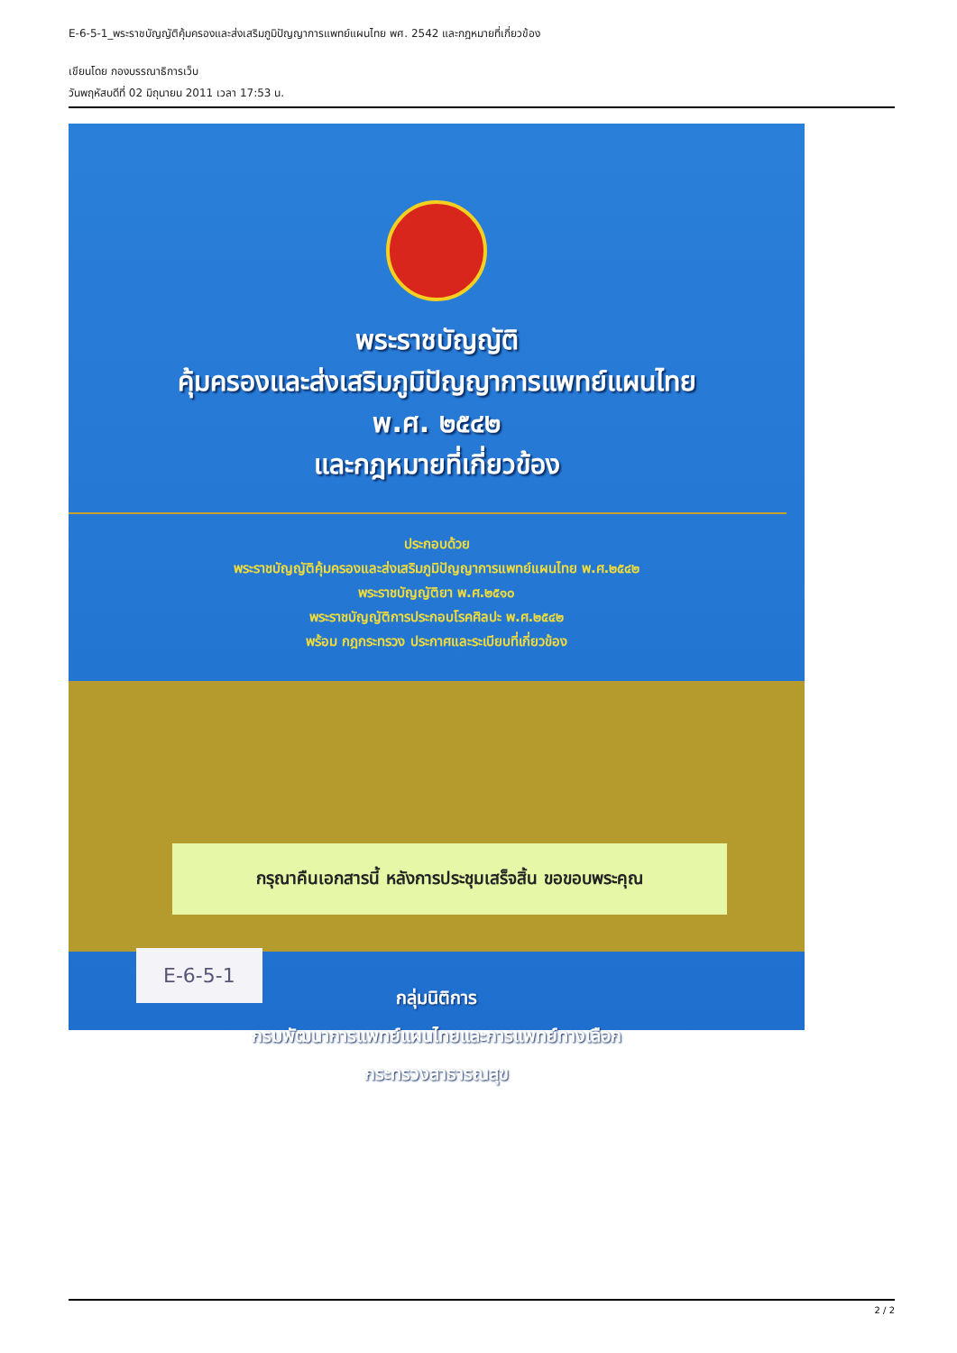E-6-5-1_พระราชบัญญัติคุ้มครองและส่งเสริมภูมิปัญญาการแพทย์แผนไทย พศ. 2542 และกฎหมายที่เกี่ยวข้อง
เขียนโดย กองบรรณาธิการเว็บ
วันพฤหัสบดีที่ 02 มิถุนายน 2011 เวลา 17:53 น.
พระราชบัญญัติ
คุ้มครองและส่งเสริมภูมิปัญญาการแพทย์แผนไทย
พ.ศ. ๒๕๔๒
และกฎหมายที่เกี่ยวข้อง
ประกอบด้วย
พระราชบัญญัติคุ้มครองและส่งเสริมภูมิปัญญาการแพทย์แผนไทย พ.ศ.๒๕๔๒
พระราชบัญญัติยา พ.ศ.๒๕๑๐
พระราชบัญญัติการประกอบโรคศิลปะ พ.ศ.๒๕๔๒
พร้อม กฎกระทรวง ประกาศและระเบียบที่เกี่ยวข้อง
กรุณาคืนเอกสารนี้ หลังการประชุมเสร็จสิ้น ขอขอบพระคุณ
กลุ่มนิติการ
กรมพัฒนาการแพทย์แผนไทยและการแพทย์ทางเลือก
กระทรวงสาธารณสุข
E-6-5-1
2 / 2